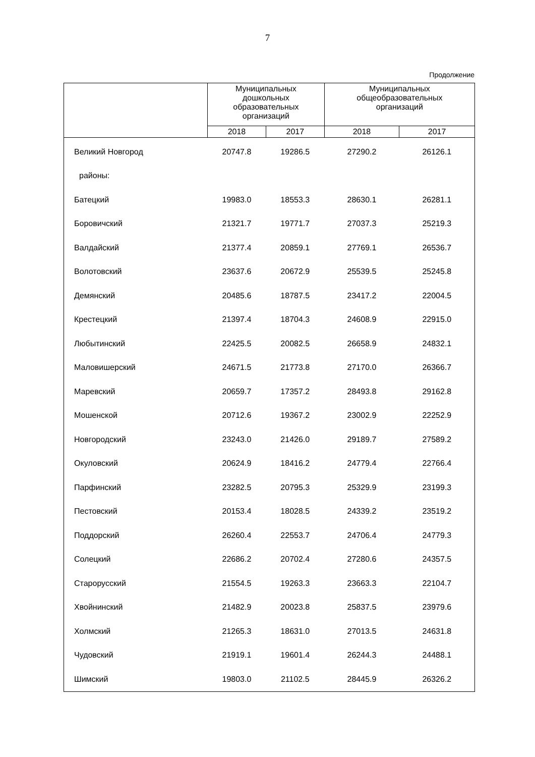7
Продолжение
| | Муниципальных дошкольных образовательных организаций | | Муниципальных общеобразовательных организаций | |
| --- | --- | --- | --- | --- |
| | 2018 | 2017 | 2018 | 2017 |
| Великий Новгород | 20747.8 | 19286.5 | 27290.2 | 26126.1 |
| районы: | | | | |
| Батецкий | 19983.0 | 18553.3 | 28630.1 | 26281.1 |
| Боровичский | 21321.7 | 19771.7 | 27037.3 | 25219.3 |
| Валдайский | 21377.4 | 20859.1 | 27769.1 | 26536.7 |
| Волотовский | 23637.6 | 20672.9 | 25539.5 | 25245.8 |
| Демянский | 20485.6 | 18787.5 | 23417.2 | 22004.5 |
| Крестецкий | 21397.4 | 18704.3 | 24608.9 | 22915.0 |
| Любытинский | 22425.5 | 20082.5 | 26658.9 | 24832.1 |
| Маловишерский | 24671.5 | 21773.8 | 27170.0 | 26366.7 |
| Маревский | 20659.7 | 17357.2 | 28493.8 | 29162.8 |
| Мошенской | 20712.6 | 19367.2 | 23002.9 | 22252.9 |
| Новгородский | 23243.0 | 21426.0 | 29189.7 | 27589.2 |
| Окуловский | 20624.9 | 18416.2 | 24779.4 | 22766.4 |
| Парфинский | 23282.5 | 20795.3 | 25329.9 | 23199.3 |
| Пестовский | 20153.4 | 18028.5 | 24339.2 | 23519.2 |
| Поддорский | 26260.4 | 22553.7 | 24706.4 | 24779.3 |
| Солецкий | 22686.2 | 20702.4 | 27280.6 | 24357.5 |
| Старорусский | 21554.5 | 19263.3 | 23663.3 | 22104.7 |
| Хвойнинский | 21482.9 | 20023.8 | 25837.5 | 23979.6 |
| Холмский | 21265.3 | 18631.0 | 27013.5 | 24631.8 |
| Чудовский | 21919.1 | 19601.4 | 26244.3 | 24488.1 |
| Шимский | 19803.0 | 21102.5 | 28445.9 | 26326.2 |